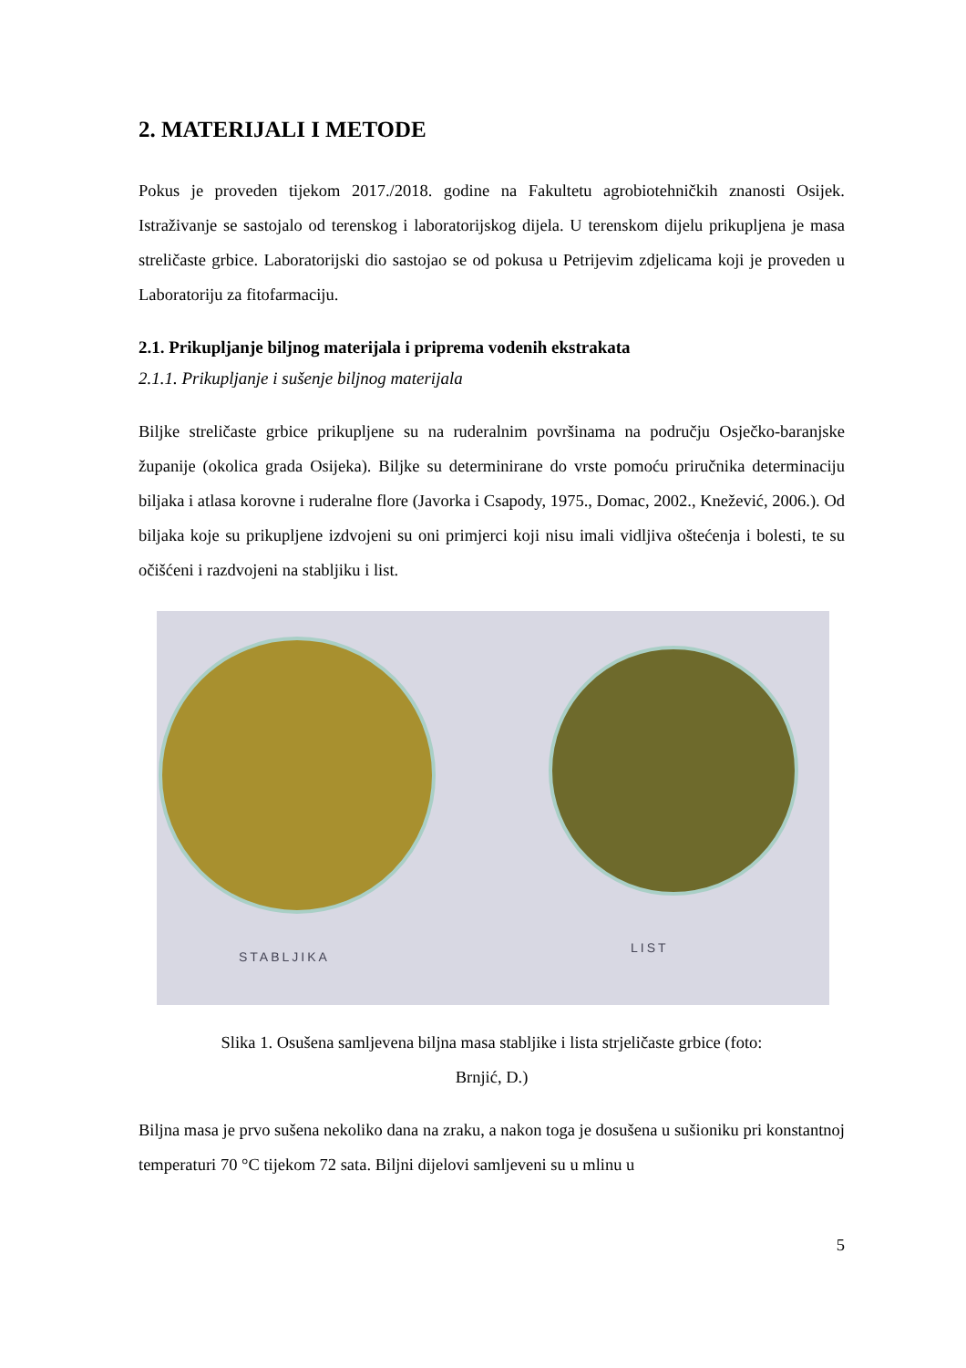2. MATERIJALI I METODE
Pokus je proveden tijekom 2017./2018. godine na Fakultetu agrobiotehničkih znanosti Osijek. Istraživanje se sastojalo od terenskog i laboratorijskog dijela. U terenskom dijelu prikupljena je masa streličaste grbice. Laboratorijski dio sastojao se od pokusa u Petrijevim zdjelicama koji je proveden u Laboratoriju za fitofarmaciju.
2.1. Prikupljanje biljnog materijala i priprema vodenih ekstrakata
2.1.1. Prikupljanje i sušenje biljnog materijala
Biljke streličaste grbice prikupljene su na ruderalnim površinama na području Osječko-baranjske županije (okolica grada Osijeka). Biljke su determinirane do vrste pomoću priručnika determinaciju biljaka i atlasa korovne i ruderalne flore (Javorka i Csapody, 1975., Domac, 2002., Knežević, 2006.). Od biljaka koje su prikupljene izdvojeni su oni primjerci koji nisu imali vidljiva oštećenja i bolesti, te su očišćeni i razdvojeni na stabljiku i list.
STABLJIKA
LIST
Slika 1. Osušena samljevena biljna masa stabljike i lista strjeličaste grbice (foto:
Brnjić, D.)
Biljna masa je prvo sušena nekoliko dana na zraku, a nakon toga je dosušena u sušioniku pri konstantnoj temperaturi 70 °C tijekom 72 sata. Biljni dijelovi samljeveni su u mlinu u
5